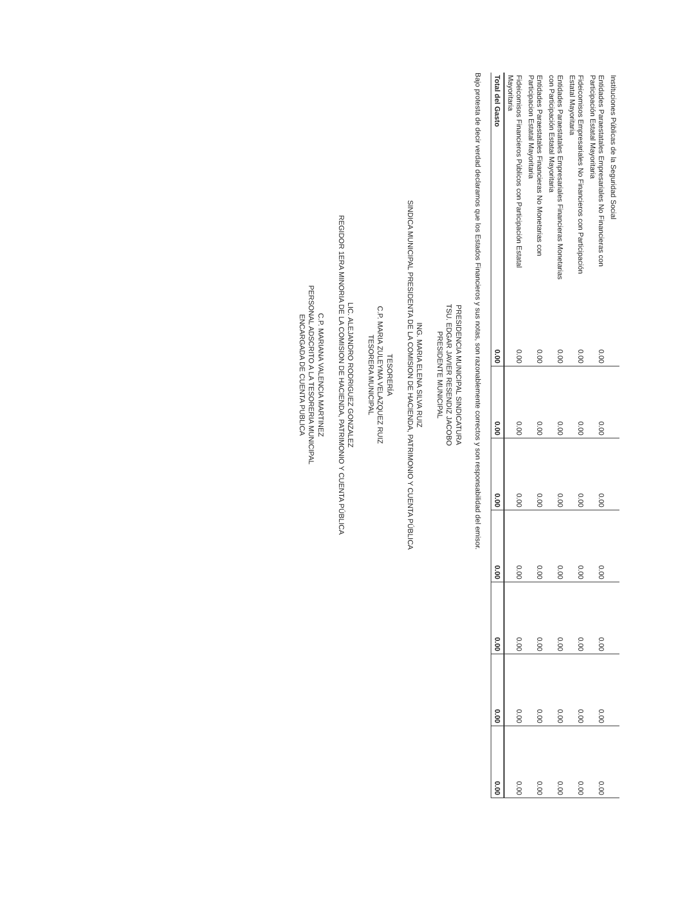| Instituciones Públicas de la Seguridad Social | | | | | | | |
| Entidades Paraestatales Empresariales No Financieras con Participación Estatal Mayoritaria | 0.00 | 0.00 | 0.00 | 0.00 | 0.00 | 0.00 | 0.00 |
| Fideicomisos Empresariales No Financieros con Participación Estatal Mayoritaria | 0.00 | 0.00 | 0.00 | 0.00 | 0.00 | 0.00 | 0.00 |
| Entidades Paraestatales Empresariales Financieras Monetarias con Participación Estatal Mayoritaria | 0.00 | 0.00 | 0.00 | 0.00 | 0.00 | 0.00 | 0.00 |
| Entidades Paraestatales Financieras No Monetarias con Participacion Estatal Mayoritaria | 0.00 | 0.00 | 0.00 | 0.00 | 0.00 | 0.00 | 0.00 |
| Fideicomisos Financieros Públicos con Participación Estatal Mayoritaria | 0.00 | 0.00 | 0.00 | 0.00 | 0.00 | 0.00 | 0.00 |
| Total del Gasto | 0.00 | 0.00 | 0.00 | 0.00 | 0.00 | 0.00 | 0.00 |
Bajo protesta de decir verdad declaramos que los Estados Financieros y sus notas, son razonablemente correctos y son responsabilidad del emisor.
PRESIDENCIA MUNICIPAL SINDICATURA
TSU. EDGAR JAVIER RESENDIZ JACOBO
PRESIDENTE MUNICIPAL
ING. MARIA ELENA SILVA RUIZ
SINDICA MUNICIPAL PRESIDENTA DE LA COMISION DE HACIENDA, PATRIMONIO Y CUENTA PÚBLICA
TESORERÍA
C.P. MARIA ZULEYMA VELAZQUEZ RUIZ
TESORERA MUNICIPAL
LIC. ALEJANDRO RODRIGUEZ GONZALEZ
REGIDOR 1ERA MINORIA DE LA COMISION DE HACIENDA, PATRIMONIO Y CUENTA PÚBLICA
C.P. MARIANA VALENCIA MARTINEZ
PERSONAL ADSCRITO A LA TESORERIA MUNICIPAL
ENCARGADA DE CUENTA PUBLICA